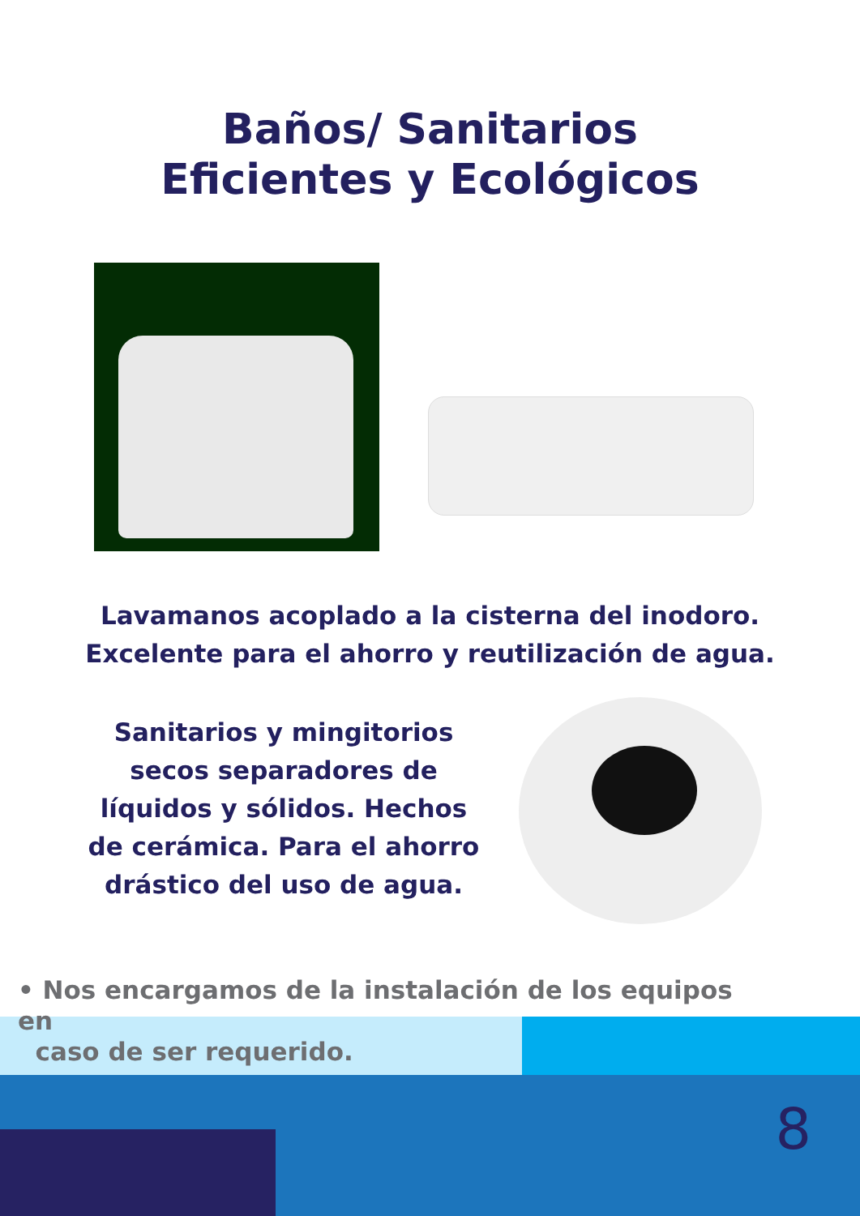Baños/ Sanitarios
Eficientes y Ecológicos
Lavamanos acoplado a la cisterna del inodoro.
Excelente para el ahorro y reutilización de agua.
Sanitarios y mingitorios secos separadores de líquidos y sólidos. Hechos de cerámica. Para el ahorro drástico del uso de agua.
• Nos encargamos de la instalación de los equipos en
caso de ser requerido.
8